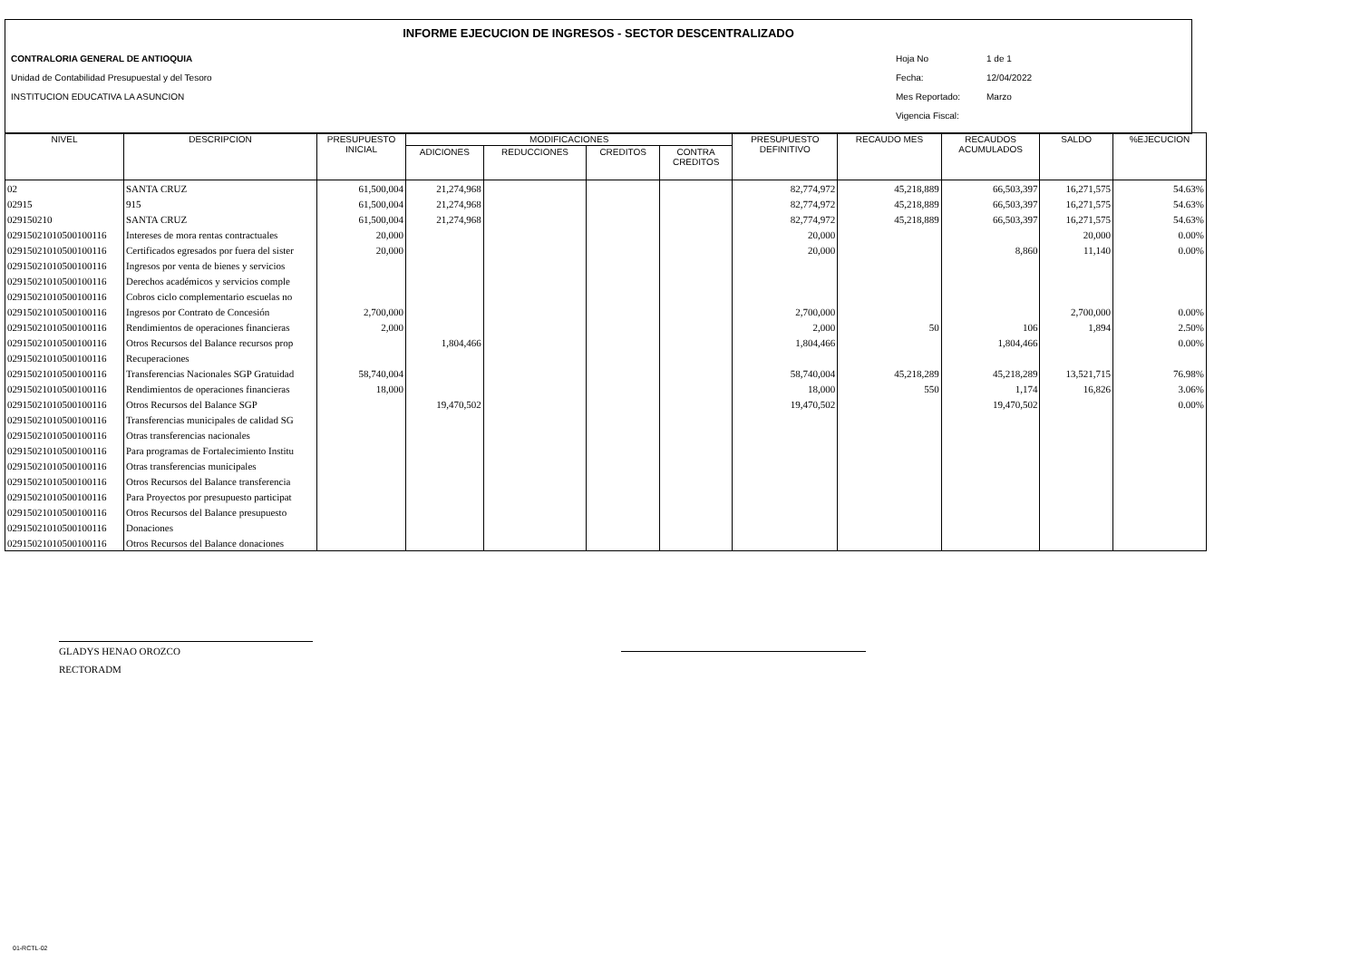INFORME EJECUCION DE INGRESOS - SECTOR DESCENTRALIZADO
CONTRALORIA GENERAL DE ANTIOQUIA
Unidad de Contabilidad Presupuestal y del Tesoro
INSTITUCION EDUCATIVA LA ASUNCION
Hoja No 1 de 1
Fecha: 12/04/2022
Mes Reportado: Marzo
Vigencia Fiscal:
| NIVEL | DESCRIPCION | PRESUPUESTO INICIAL | MODIFICACIONES | | | | PRESUPUESTO DEFINITIVO | RECAUDO MES | RECAUDOS ACUMULADOS | SALDO | %EJECUCION |
| --- | --- | --- | --- | --- | --- | --- | --- | --- | --- | --- | --- |
| | | | ADICIONES | REDUCCIONES | CREDITOS | CONTRA CREDITOS | | | | | |
| 02 | SANTA CRUZ | 61,500,004 | 21,274,968 | | | | 82,774,972 | 45,218,889 | 66,503,397 | 16,271,575 | 54.63% |
| 02915 | 915 | 61,500,004 | 21,274,968 | | | | 82,774,972 | 45,218,889 | 66,503,397 | 16,271,575 | 54.63% |
| 029150210 | SANTA CRUZ | 61,500,004 | 21,274,968 | | | | 82,774,972 | 45,218,889 | 66,503,397 | 16,271,575 | 54.63% |
| 02915021010500100116 | Intereses de mora rentas contractuales | 20,000 | | | | | 20,000 | | | 20,000 | 0.00% |
| 02915021010500100116 | Certificados egresados por fuera del sister | 20,000 | | | | | 20,000 | | 8,860 | 11,140 | 0.00% |
| 02915021010500100116 | Ingresos por venta de bienes y servicios | | | | | | | | | | |
| 02915021010500100116 | Derechos académicos y servicios comple | | | | | | | | | | |
| 02915021010500100116 | Cobros ciclo complementario escuelas no | | | | | | | | | | |
| 02915021010500100116 | Ingresos por Contrato de Concesión | 2,700,000 | | | | | 2,700,000 | | | 2,700,000 | 0.00% |
| 02915021010500100116 | Rendimientos de operaciones financieras | 2,000 | | | | | 2,000 | 50 | 106 | 1,894 | 2.50% |
| 02915021010500100116 | Otros Recursos del Balance recursos prop | | 1,804,466 | | | | 1,804,466 | | 1,804,466 | | 0.00% |
| 02915021010500100116 | Recuperaciones | | | | | | | | | | |
| 02915021010500100116 | Transferencias Nacionales SGP Gratuidad | 58,740,004 | | | | | 58,740,004 | 45,218,289 | 45,218,289 | 13,521,715 | 76.98% |
| 02915021010500100116 | Rendimientos de operaciones financieras | 18,000 | | | | | 18,000 | 550 | 1,174 | 16,826 | 3.06% |
| 02915021010500100116 | Otros Recursos del Balance SGP | | 19,470,502 | | | | 19,470,502 | | 19,470,502 | | 0.00% |
| 02915021010500100116 | Transferencias municipales de calidad SG | | | | | | | | | | |
| 02915021010500100116 | Otras transferencias nacionales | | | | | | | | | | |
| 02915021010500100116 | Para programas de Fortalecimiento Institu | | | | | | | | | | |
| 02915021010500100116 | Otras transferencias municipales | | | | | | | | | | |
| 02915021010500100116 | Otros Recursos del Balance transferencia | | | | | | | | | | |
| 02915021010500100116 | Para Proyectos por presupuesto participat | | | | | | | | | | |
| 02915021010500100116 | Otros Recursos del Balance presupuesto | | | | | | | | | | |
| 02915021010500100116 | Donaciones | | | | | | | | | | |
| 02915021010500100116 | Otros Recursos del Balance donaciones | | | | | | | | | | |
GLADYS HENAO OROZCO
RECTORADM
01-RCTL-02